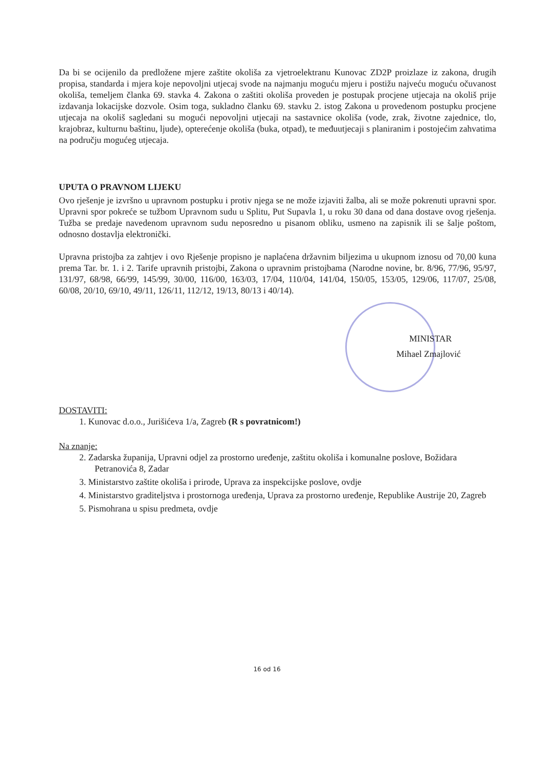Da bi se ocijenilo da predložene mjere zaštite okoliša za vjetroelektranu Kunovac ZD2P proizlaze iz zakona, drugih propisa, standarda i mjera koje nepovoljni utjecaj svode na najmanju moguću mjeru i postižu najveću moguću očuvanost okoliša, temeljem članka 69. stavka 4. Zakona o zaštiti okoliša proveden je postupak procjene utjecaja na okoliš prije izdavanja lokacijske dozvole. Osim toga, sukladno članku 69. stavku 2. istog Zakona u provedenom postupku procjene utjecaja na okoliš sagledani su mogući nepovoljni utjecaji na sastavnice okoliša (vode, zrak, životne zajednice, tlo, krajobraz, kulturnu baštinu, ljude), opterećenje okoliša (buka, otpad), te međuutjecaji s planiranim i postojećim zahvatima na području mogućeg utjecaja.
UPUTA O PRAVNOM LIJEKU
Ovo rješenje je izvršno u upravnom postupku i protiv njega se ne može izjaviti žalba, ali se može pokrenuti upravni spor. Upravni spor pokreće se tužbom Upravnom sudu u Splitu, Put Supavla 1, u roku 30 dana od dana dostave ovog rješenja. Tužba se predaje navedenom upravnom sudu neposredno u pisanom obliku, usmeno na zapisnik ili se šalje poštom, odnosno dostavlja elektronički.
Upravna pristojba za zahtjev i ovo Rješenje propisno je naplaćena državnim biljezima u ukupnom iznosu od 70,00 kuna prema Tar. br. 1. i 2. Tarife upravnih pristojbi, Zakona o upravnim pristojbama (Narodne novine, br. 8/96, 77/96, 95/97, 131/97, 68/98, 66/99, 145/99, 30/00, 116/00, 163/03, 17/04, 110/04, 141/04, 150/05, 153/05, 129/06, 117/07, 25/08, 60/08, 20/10, 69/10, 49/11, 126/11, 112/12, 19/13, 80/13 i 40/14).
MINISTAR
Mihael Zmajlović
DOSTAVITI:
1. Kunovac d.o.o., Jurišićeva 1/a, Zagreb (R s povratnicom!)
Na znanje:
2. Zadarska županija, Upravni odjel za prostorno uređenje, zaštitu okoliša i komunalne poslove, Božidara Petranovića 8, Zadar
3. Ministarstvo zaštite okoliša i prirode, Uprava za inspekcijske poslove, ovdje
4. Ministarstvo graditeljstva i prostornoga uređenja, Uprava za prostorno uređenje, Republike Austrije 20, Zagreb
5. Pismohrana u spisu predmeta, ovdje
16 od 16